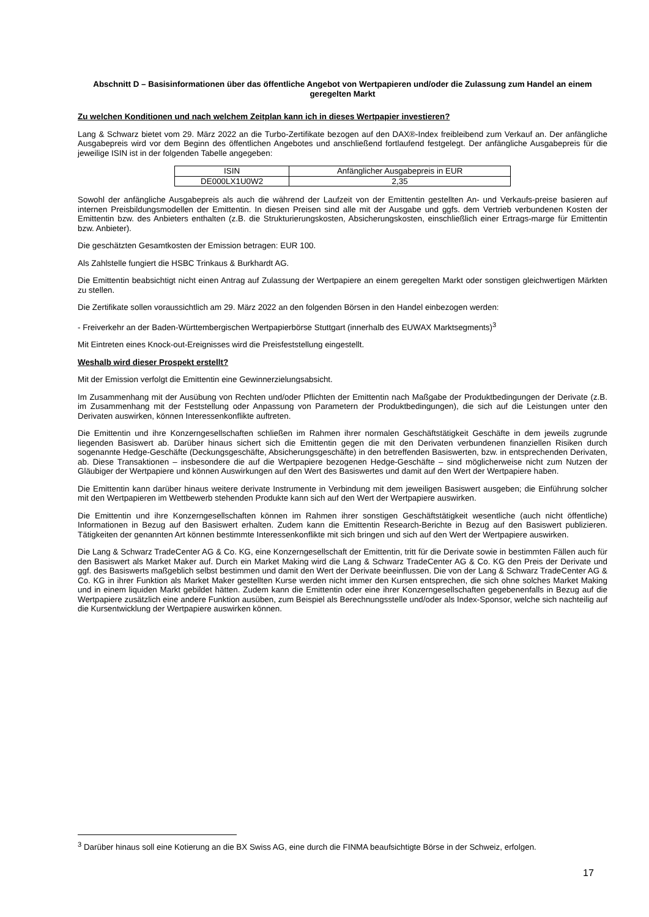Abschnitt D – Basisinformationen über das öffentliche Angebot von Wertpapieren und/oder die Zulassung zum Handel an einem geregelten Markt
Zu welchen Konditionen und nach welchem Zeitplan kann ich in dieses Wertpapier investieren?
Lang & Schwarz bietet vom 29. März 2022 an die Turbo-Zertifikate bezogen auf den DAX®-Index freibleibend zum Verkauf an. Der anfängliche Ausgabepreis wird vor dem Beginn des öffentlichen Angebotes und anschließend fortlaufend festgelegt. Der anfängliche Ausgabepreis für die jeweilige ISIN ist in der folgenden Tabelle angegeben:
| ISIN | Anfänglicher Ausgabepreis in EUR |
| DE000LX1U0W2 | 2,35 |
Sowohl der anfängliche Ausgabepreis als auch die während der Laufzeit von der Emittentin gestellten An- und Verkaufs-preise basieren auf internen Preisbildungsmodellen der Emittentin. In diesen Preisen sind alle mit der Ausgabe und ggfs. dem Vertrieb verbundenen Kosten der Emittentin bzw. des Anbieters enthalten (z.B. die Strukturierungskosten, Absicherungskosten, einschließlich einer Ertrags-marge für Emittentin bzw. Anbieter).
Die geschätzten Gesamtkosten der Emission betragen: EUR 100.
Als Zahlstelle fungiert die HSBC Trinkaus & Burkhardt AG.
Die Emittentin beabsichtigt nicht einen Antrag auf Zulassung der Wertpapiere an einem geregelten Markt oder sonstigen gleichwertigen Märkten zu stellen.
Die Zertifikate sollen voraussichtlich am 29. März 2022 an den folgenden Börsen in den Handel einbezogen werden:
- Freiverkehr an der Baden-Württembergischen Wertpapierbörse Stuttgart (innerhalb des EUWAX Marktsegments)<sup>3</sup>
Mit Eintreten eines Knock-out-Ereignisses wird die Preisfeststellung eingestellt.
Weshalb wird dieser Prospekt erstellt?
Mit der Emission verfolgt die Emittentin eine Gewinnerzielungsabsicht.
Im Zusammenhang mit der Ausübung von Rechten und/oder Pflichten der Emittentin nach Maßgabe der Produktbedingungen der Derivate (z.B. im Zusammenhang mit der Feststellung oder Anpassung von Parametern der Produktbedingungen), die sich auf die Leistungen unter den Derivaten auswirken, können Interessenkonflikte auftreten.
Die Emittentin und ihre Konzerngesellschaften schließen im Rahmen ihrer normalen Geschäftstätigkeit Geschäfte in dem jeweils zugrunde liegenden Basiswert ab. Darüber hinaus sichert sich die Emittentin gegen die mit den Derivaten verbundenen finanziellen Risiken durch sogenannte Hedge-Geschäfte (Deckungsgeschäfte, Absicherungsgeschäfte) in den betreffenden Basiswerten, bzw. in entsprechenden Derivaten, ab. Diese Transaktionen – insbesondere die auf die Wertpapiere bezogenen Hedge-Geschäfte – sind möglicherweise nicht zum Nutzen der Gläubiger der Wertpapiere und können Auswirkungen auf den Wert des Basiswertes und damit auf den Wert der Wertpapiere haben.
Die Emittentin kann darüber hinaus weitere derivate Instrumente in Verbindung mit dem jeweiligen Basiswert ausgeben; die Einführung solcher mit den Wertpapieren im Wettbewerb stehenden Produkte kann sich auf den Wert der Wertpapiere auswirken.
Die Emittentin und ihre Konzerngesellschaften können im Rahmen ihrer sonstigen Geschäftstätigkeit wesentliche (auch nicht öffentliche) Informationen in Bezug auf den Basiswert erhalten. Zudem kann die Emittentin Research-Berichte in Bezug auf den Basiswert publizieren. Tätigkeiten der genannten Art können bestimmte Interessenkonflikte mit sich bringen und sich auf den Wert der Wertpapiere auswirken.
Die Lang & Schwarz TradeCenter AG & Co. KG, eine Konzerngesellschaft der Emittentin, tritt für die Derivate sowie in bestimmten Fällen auch für den Basiswert als Market Maker auf. Durch ein Market Making wird die Lang & Schwarz TradeCenter AG & Co. KG den Preis der Derivate und ggf. des Basiswerts maßgeblich selbst bestimmen und damit den Wert der Derivate beeinflussen. Die von der Lang & Schwarz TradeCenter AG & Co. KG in ihrer Funktion als Market Maker gestellten Kurse werden nicht immer den Kursen entsprechen, die sich ohne solches Market Making und in einem liquiden Markt gebildet hätten. Zudem kann die Emittentin oder eine ihrer Konzerngesellschaften gegebenenfalls in Bezug auf die Wertpapiere zusätzlich eine andere Funktion ausüben, zum Beispiel als Berechnungsstelle und/oder als Index-Sponsor, welche sich nachteilig auf die Kursentwicklung der Wertpapiere auswirken können.
<sup>3</sup> Darüber hinaus soll eine Kotierung an die BX Swiss AG, eine durch die FINMA beaufsichtigte Börse in der Schweiz, erfolgen.
17